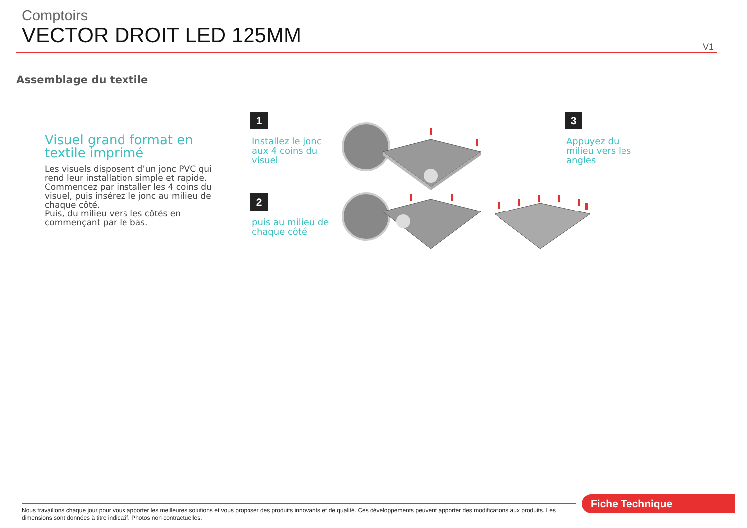Comptoirs
VECTOR DROIT LED 125MM
V1
Assemblage du textile
Visuel grand format en textile imprimé
Les visuels disposent d’un jonc PVC qui rend leur installation simple et rapide. Commencez par installer les 4 coins du visuel, puis insérez le jonc au milieu de chaque côté.
Puis, du milieu vers les côtés en commençant par le bas.
1
Installez le jonc aux 4 coins du visuel
2
puis au milieu de chaque côté
3
Appuyez du milieu vers les angles
Nous travaillons chaque jour pour vous apporter les meilleures solutions et vous proposer des produits innovants et de qualité. Ces développements peuvent apporter des modifications aux produits. Les dimensions sont données à titre indicatif. Photos non contractuelles.
Fiche Technique